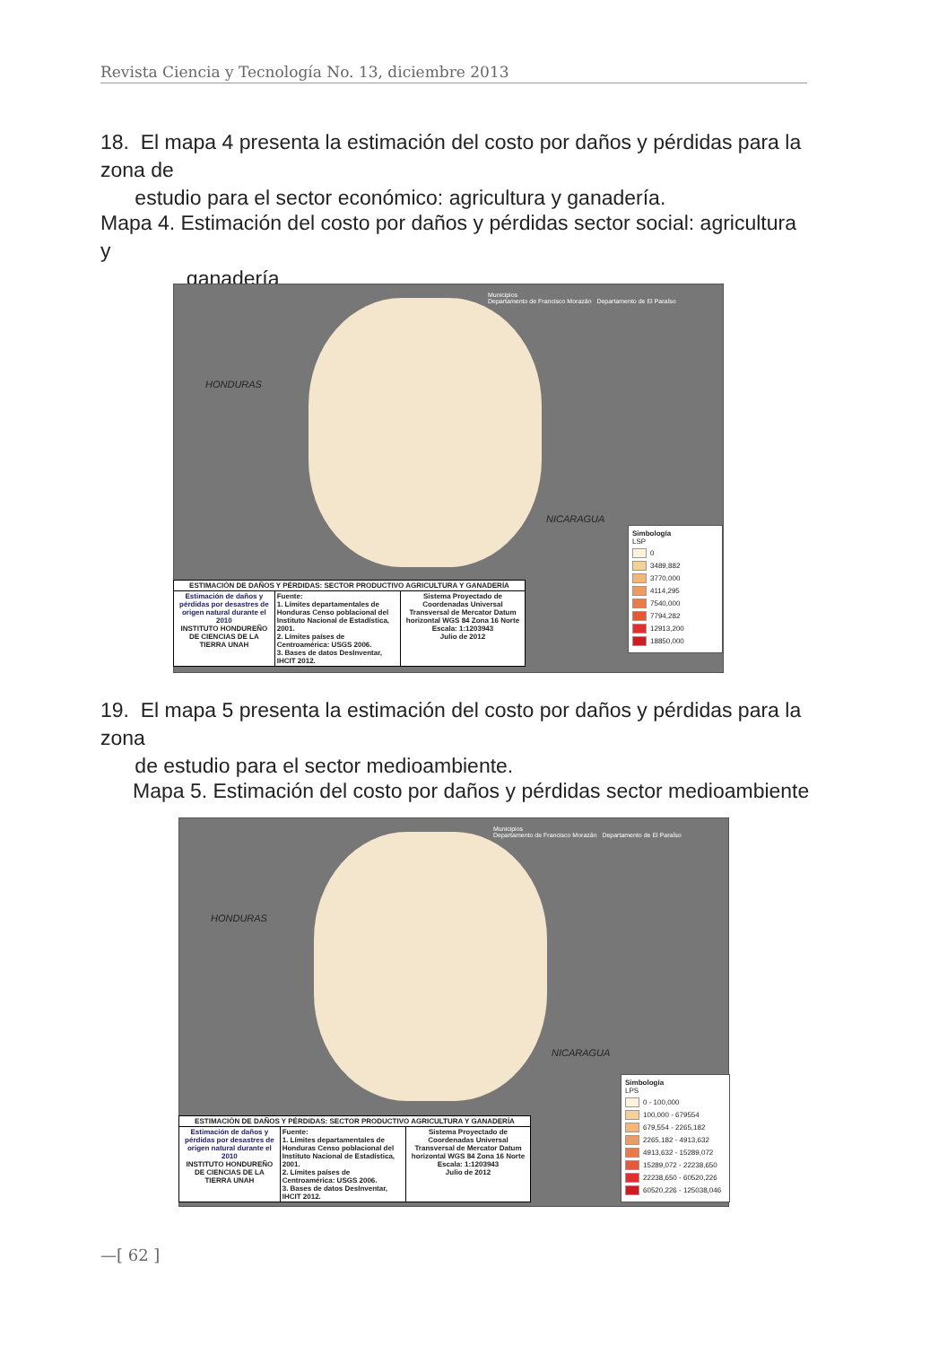Revista Ciencia y Tecnología No. 13, diciembre 2013
18. El mapa 4 presenta la estimación del costo por daños y pérdidas para la zona de
estudio para el sector económico: agricultura y ganadería.
Mapa 4. Estimación del costo por daños y pérdidas sector social: agricultura y
ganadería
HONDURAS
NICARAGUA
Municipios
Departamento de Francisco Morazán Departamento de El Paraíso
| ESTIMACIÓN DE DAÑOS Y PÉRDIDAS: SECTOR PRODUCTIVO AGRICULTURA Y GANADERÍA | | |
| Estimación de daños y pérdidas por desastres de origen natural durante el 2010 INSTITUTO HONDUREÑO DE CIENCIAS DE LA TIERRA UNAH | Fuente: 1. Límites departamentales de Honduras Censo poblacional del Instituto Nacional de Estadística, 2001. 2. Límites países de Centroamérica: USGS 2006. 3. Bases de datos DesInventar, IHCIT 2012. | Sistema Proyectado de Coordenadas Universal Transversal de Mercator Datum horizontal WGS 84 Zona 16 Norte Escala: 1:1203943 Julio de 2012 |
Simbología
LSP
0
3489,882
3770,000
4114,295
7540,000
7794,282
12913,200
18850,000
19. El mapa 5 presenta la estimación del costo por daños y pérdidas para la zona
de estudio para el sector medioambiente.
Mapa 5. Estimación del costo por daños y pérdidas sector medioambiente
HONDURAS
NICARAGUA
Municipios
Departamento de Francisco Morazán Departamento de El Paraíso
| ESTIMACIÓN DE DAÑOS Y PÉRDIDAS: SECTOR PRODUCTIVO AGRICULTURA Y GANADERÍA | | |
| Estimación de daños y pérdidas por desastres de origen natural durante el 2010 INSTITUTO HONDUREÑO DE CIENCIAS DE LA TIERRA UNAH | Fuente: 1. Límites departamentales de Honduras Censo poblacional del Instituto Nacional de Estadística, 2001. 2. Límites países de Centroamérica: USGS 2006. 3. Bases de datos DesInventar, IHCIT 2012. | Sistema Proyectado de Coordenadas Universal Transversal de Mercator Datum horizontal WGS 84 Zona 16 Norte Escala: 1:1203943 Julio de 2012 |
Simbología
LPS
0 - 100,000
100,000 - 679554
679,554 - 2265,182
2265,182 - 4913,632
4913,632 - 15289,072
15289,072 - 22238,650
22238,650 - 60520,226
60520,226 - 125038,046
—[ 62 ]